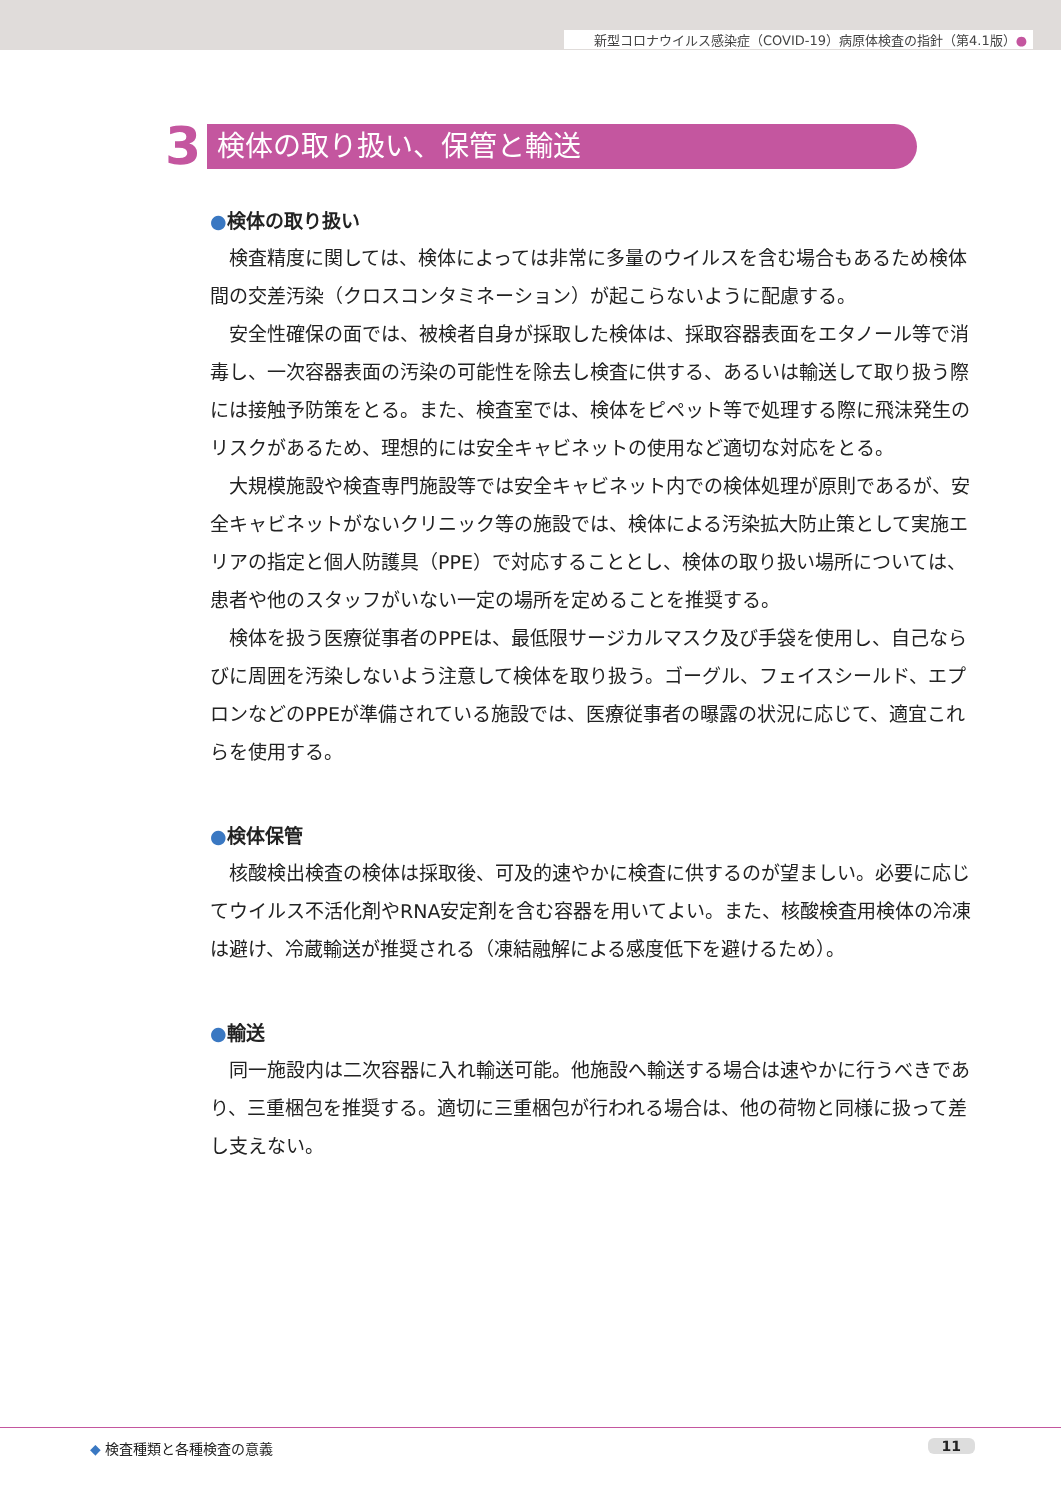新型コロナウイルス感染症（COVID-19）病原体検査の指針（第4.1版）●
3
検体の取り扱い、保管と輸送
●検体の取り扱い
検査精度に関しては、検体によっては非常に多量のウイルスを含む場合もあるため検体間の交差汚染（クロスコンタミネーション）が起こらないように配慮する。
安全性確保の面では、被検者自身が採取した検体は、採取容器表面をエタノール等で消毒し、一次容器表面の汚染の可能性を除去し検査に供する、あるいは輸送して取り扱う際には接触予防策をとる。また、検査室では、検体をピペット等で処理する際に飛沫発生のリスクがあるため、理想的には安全キャビネットの使用など適切な対応をとる。
大規模施設や検査専門施設等では安全キャビネット内での検体処理が原則であるが、安全キャビネットがないクリニック等の施設では、検体による汚染拡大防止策として実施エリアの指定と個人防護具（PPE）で対応することとし、検体の取り扱い場所については、患者や他のスタッフがいない一定の場所を定めることを推奨する。
検体を扱う医療従事者のPPEは、最低限サージカルマスク及び手袋を使用し、自己ならびに周囲を汚染しないよう注意して検体を取り扱う。ゴーグル、フェイスシールド、エプロンなどのPPEが準備されている施設では、医療従事者の曝露の状況に応じて、適宜これらを使用する。
●検体保管
核酸検出検査の検体は採取後、可及的速やかに検査に供するのが望ましい。必要に応じてウイルス不活化剤やRNA安定剤を含む容器を用いてよい。また、核酸検査用検体の冷凍は避け、冷蔵輸送が推奨される（凍結融解による感度低下を避けるため）。
●輸送
同一施設内は二次容器に入れ輸送可能。他施設へ輸送する場合は速やかに行うべきであり、三重梱包を推奨する。適切に三重梱包が行われる場合は、他の荷物と同様に扱って差し支えない。
◆ 検査種類と各種検査の意義 11